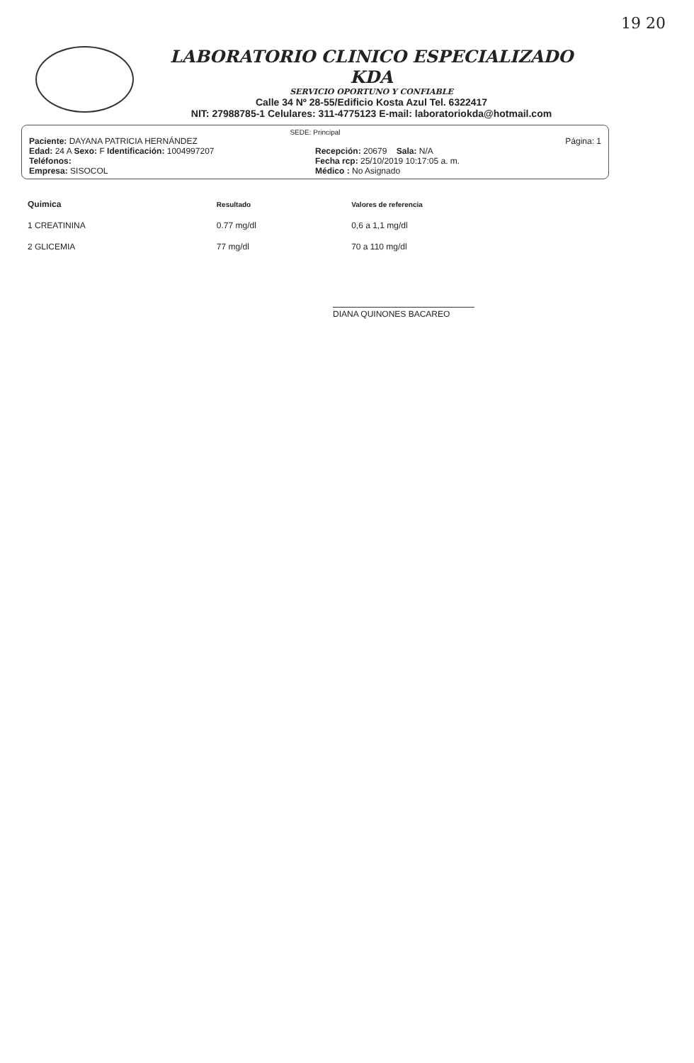19 20
LABORATORIO CLINICO ESPECIALIZADO
KDA
SERVICIO OPORTUNO Y CONFIABLE
Calle 34 Nº 28-55/Edificio Kosta Azul Tel. 6322417
NIT: 27988785-1 Celulares: 311-4775123 E-mail: laboratoriokda@hotmail.com
SEDE: Principal
Paciente: DAYANA PATRICIA HERNÁNDEZ
Página: 1
Edad: 24 A Sexo: F Identificación: 1004997207
Recepción: 20679 Sala: N/A
Teléfonos: Fecha rcp: 25/10/2019 10:17:05 a. m.
Empresa: SISOCOL Médico : No Asignado
| Quimica | Resultado | Valores de referencia |
| --- | --- | --- |
| 1 CREATININA | 0.77 mg/dl | 0,6 a 1,1 mg/dl |
| 2 GLICEMIA | 77 mg/dl | 70 a 110 mg/dl |
DIANA QUINONES BACAREO